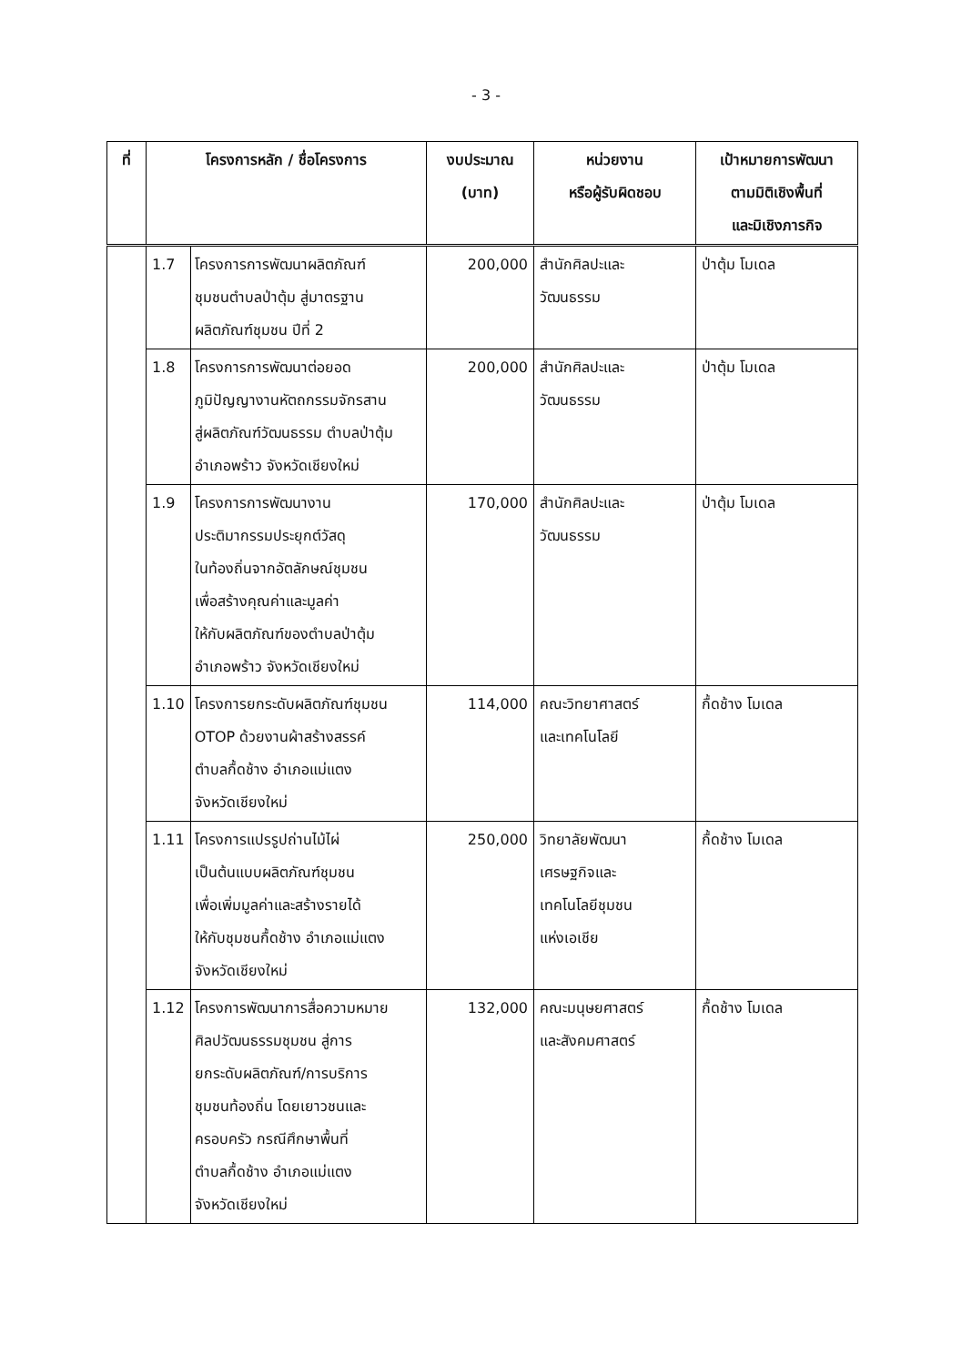- 3 -
| ที่ | โครงการหลัก / ชื่อโครงการ | | งบประมาณ (บาท) | หน่วยงาน หรือผู้รับผิดชอบ | เป้าหมายการพัฒนา ตามมิติเชิงพื้นที่ และมิเชิงภารกิจ |
| --- | --- | --- | --- | --- | --- |
| | 1.7 | โครงการการพัฒนาผลิตภัณฑ์ ชุมชนตำบลป่าตุ้ม สู่มาตรฐาน ผลิตภัณฑ์ชุมชน ปีที่ 2 | 200,000 | สำนักศิลปะและ วัฒนธรรม | ป่าตุ้ม โมเดล |
| | 1.8 | โครงการการพัฒนาต่อยอด ภูมิปัญญางานหัตถกรรมจักรสาน สู่ผลิตภัณฑ์วัฒนธรรม ตำบลป่าตุ้ม อำเภอพร้าว จังหวัดเชียงใหม่ | 200,000 | สำนักศิลปะและ วัฒนธรรม | ป่าตุ้ม โมเดล |
| | 1.9 | โครงการการพัฒนางาน ประติมากรรมประยุกต์วัสดุ ในท้องถิ่นจากอัตลักษณ์ชุมชน เพื่อสร้างคุณค่าและมูลค่า ให้กับผลิตภัณฑ์ของตำบลป่าตุ้ม อำเภอพร้าว จังหวัดเชียงใหม่ | 170,000 | สำนักศิลปะและ วัฒนธรรม | ป่าตุ้ม โมเดล |
| | 1.10 | โครงการยกระดับผลิตภัณฑ์ชุมชน OTOP ด้วยงานผ้าสร้างสรรค์ ตำบลกื้ดช้าง อำเภอแม่แตง จังหวัดเชียงใหม่ | 114,000 | คณะวิทยาศาสตร์ และเทคโนโลยี | กื้ดช้าง โมเดล |
| | 1.11 | โครงการแปรรูปถ่านไม้ไผ่ เป็นต้นแบบผลิตภัณฑ์ชุมชน เพื่อเพิ่มมูลค่าและสร้างรายได้ ให้กับชุมชนกื้ดช้าง อำเภอแม่แตง จังหวัดเชียงใหม่ | 250,000 | วิทยาลัยพัฒนา เศรษฐกิจและ เทคโนโลยีชุมชน แห่งเอเชีย | กื้ดช้าง โมเดล |
| | 1.12 | โครงการพัฒนาการสื่อความหมาย ศิลปวัฒนธรรมชุมชน สู่การ ยกระดับผลิตภัณฑ์/การบริการ ชุมชนท้องถิ่น โดยเยาวชนและ ครอบครัว กรณีศึกษาพื้นที่ ตำบลกื้ดช้าง อำเภอแม่แตง จังหวัดเชียงใหม่ | 132,000 | คณะมนุษยศาสตร์ และสังคมศาสตร์ | กื้ดช้าง โมเดล |